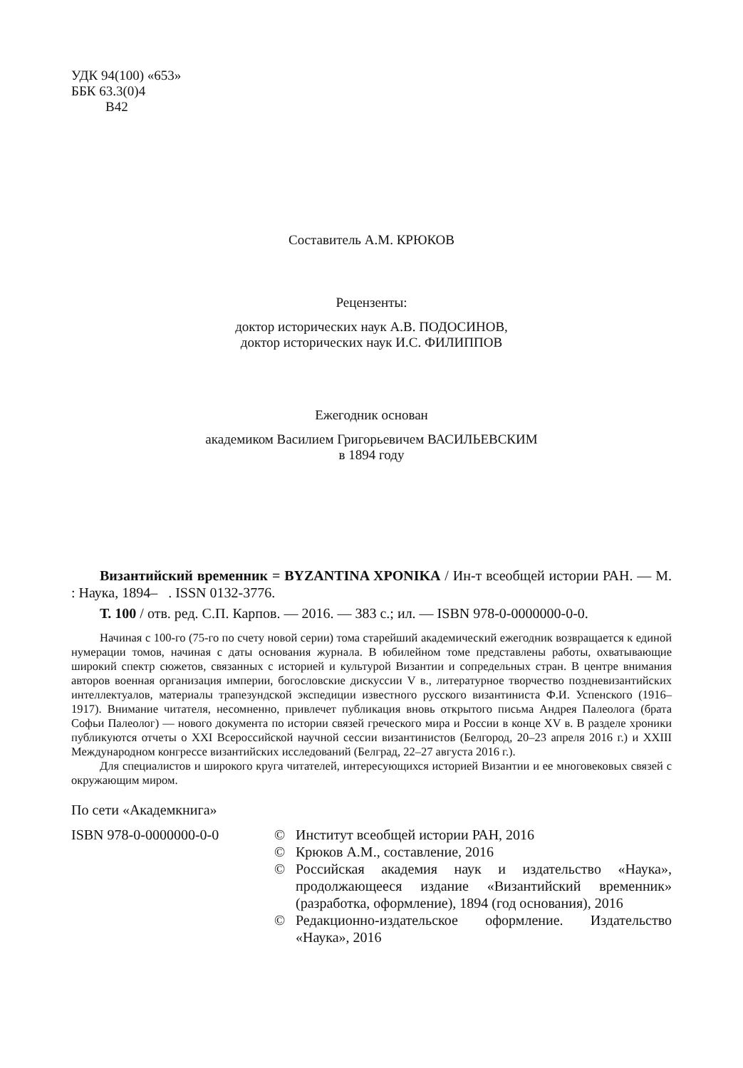УДК 94(100) «653»
ББК 63.3(0)4
В42
Составитель А.М. КРЮКОВ
Рецензенты:
доктор исторических наук А.В. ПОДОСИНОВ,
доктор исторических наук И.С. ФИЛИППОВ
Ежегодник основан
академиком Василием Григорьевичем ВАСИЛЬЕВСКИМ
в 1894 году
Византийский временник = BYZANTINA XPONIKA / Ин-т всеобщей истории РАН. — М. : Наука, 1894– . ISSN 0132-3776.
Т. 100 / отв. ред. С.П. Карпов. — 2016. — 383 с.; ил. — ISBN 978-0-0000000-0-0.
Начиная с 100-го (75-го по счету новой серии) тома старейший академический ежегодник возвращается к единой нумерации томов, начиная с даты основания журнала. В юбилейном томе представлены работы, охватывающие широкий спектр сюжетов, связанных с историей и культурой Византии и сопредельных стран. В центре внимания авторов военная организация империи, богословские дискуссии V в., литературное творчество поздневизантийских интеллектуалов, материалы трапезундской экспедиции известного русского византиниста Ф.И. Успенского (1916–1917). Внимание читателя, несомненно, привлечет публикация вновь открытого письма Андрея Палеолога (брата Софьи Палеолог) — нового документа по истории связей греческого мира и России в конце XV в. В разделе хроники публикуются отчеты о XXI Всероссийской научной сессии византинистов (Белгород, 20–23 апреля 2016 г.) и XXIII Международном конгрессе византийских исследований (Белград, 22–27 августа 2016 г.).
Для специалистов и широкого круга читателей, интересующихся историей Византии и ее многовековых связей с окружающим миром.
По сети «Академкнига»
ISBN 978-0-0000000-0-0 © Институт всеобщей истории РАН, 2016
© Крюков А.М., составление, 2016
© Российская академия наук и издательство «Наука», продолжающееся издание «Византийский временник» (разработка, оформление), 1894 (год основания), 2016
© Редакционно-издательское оформление. Издательство «Наука», 2016